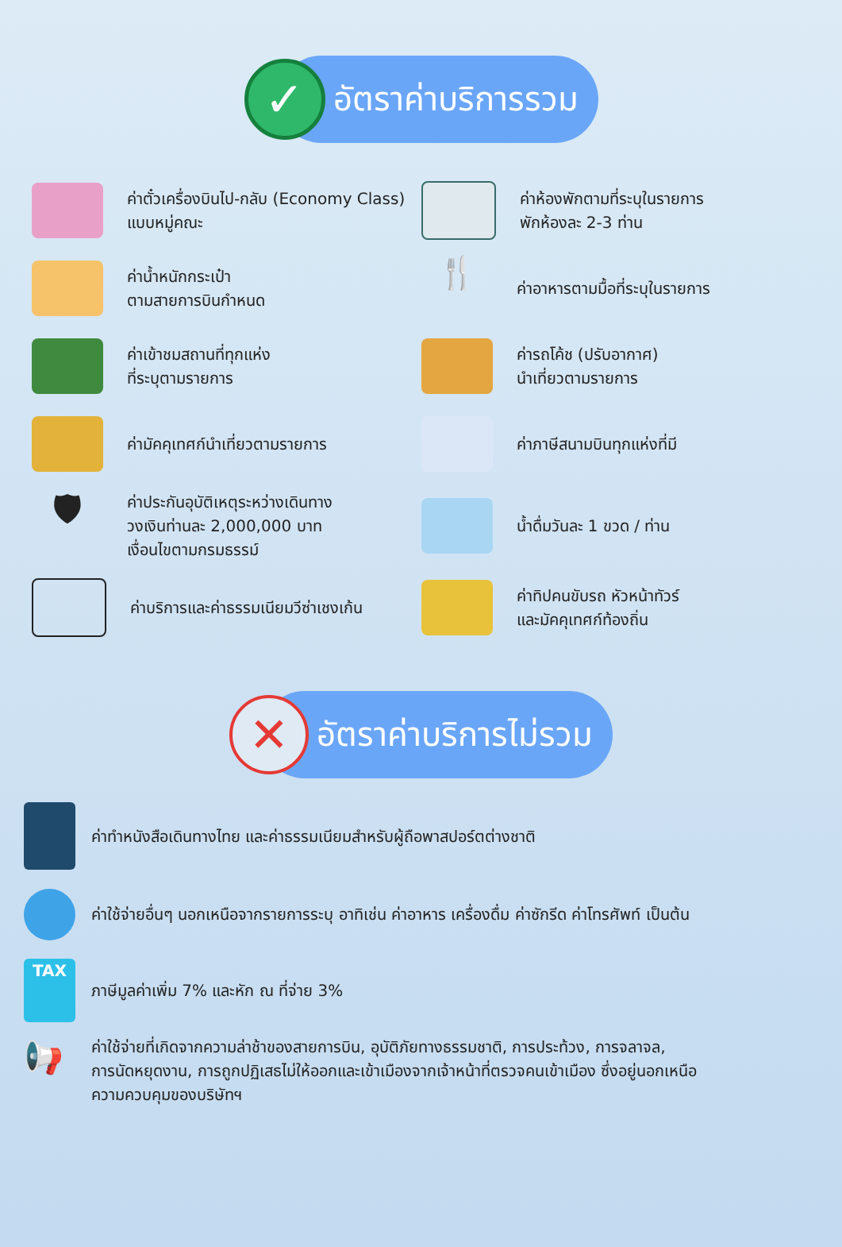✓
อัตราค่าบริการรวม
ค่าตั๋วเครื่องบินไป-กลับ (Economy Class)
แบบหมู่คณะ
ค่าห้องพักตามที่ระบุในรายการ
พักห้องละ 2-3 ท่าน
ค่าน้ำหนักกระเป๋า
ตามสายการบินกำหนด
🍴
ค่าอาหารตามมื้อที่ระบุในรายการ
ค่าเข้าชมสถานที่ทุกแห่ง
ที่ระบุตามรายการ
ค่ารถโค้ช (ปรับอากาศ)
นำเที่ยวตามรายการ
ค่ามัคคุเทศก์นำเที่ยวตามรายการ
ค่าภาษีสนามบินทุกแห่งที่มี
🛡
ค่าประกันอุบัติเหตุระหว่างเดินทาง
วงเงินท่านละ 2,000,000 บาท
เงื่อนไขตามกรมธรรม์
น้ำดื่มวันละ 1 ขวด / ท่าน
ค่าบริการและค่าธรรมเนียมวีซ่าเชงเก้น
ค่าทิปคนขับรถ หัวหน้าทัวร์
และมัคคุเทศก์ท้องถิ่น
✕
อัตราค่าบริการไม่รวม
ค่าทำหนังสือเดินทางไทย และค่าธรรมเนียมสำหรับผู้ถือพาสปอร์ตต่างชาติ
ค่าใช้จ่ายอื่นๆ นอกเหนือจากรายการระบุ อาทิเช่น ค่าอาหาร เครื่องดื่ม ค่าซักรีด ค่าโทรศัพท์ เป็นต้น
TAX
ภาษีมูลค่าเพิ่ม 7% และหัก ณ ที่จ่าย 3%
📢
ค่าใช้จ่ายที่เกิดจากความล่าช้าของสายการบิน, อุบัติภัยทางธรรมชาติ, การประท้วง, การจลาจล,
การนัดหยุดงาน, การถูกปฏิเสธไม่ให้ออกและเข้าเมืองจากเจ้าหน้าที่ตรวจคนเข้าเมือง ซึ่งอยู่นอกเหนือ
ความควบคุมของบริษัทฯ